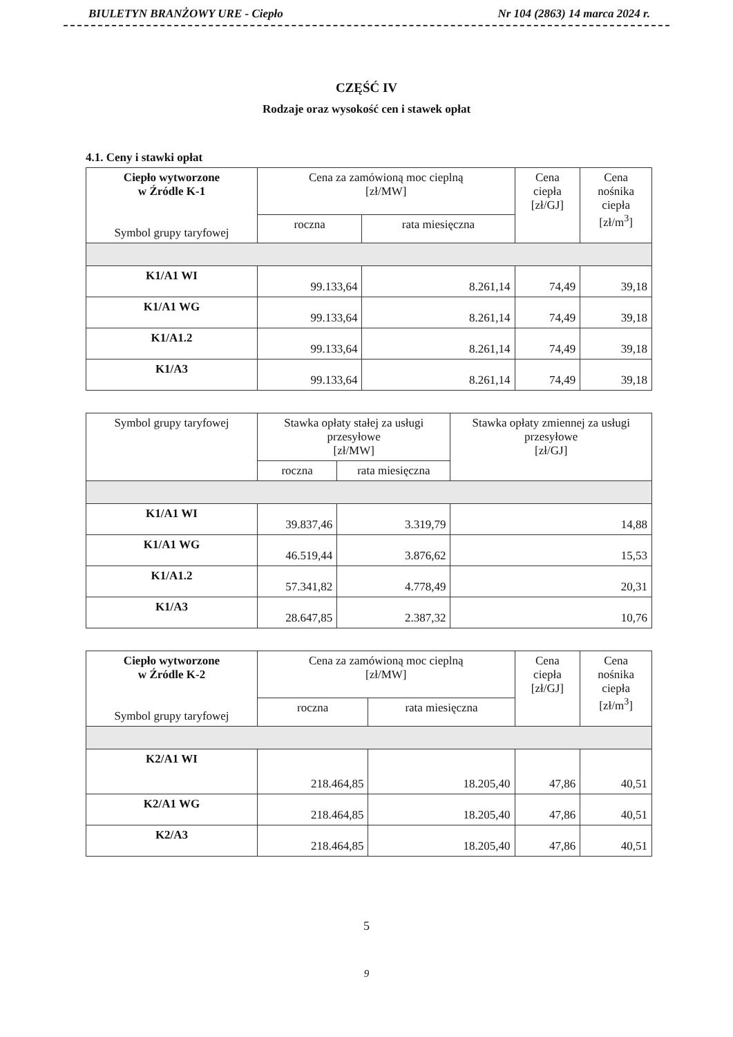BIULETYN BRANŻOWY URE - Ciepło Nr 104 (2863) 14 marca 2024 r.
CZĘŚĆ IV
Rodzaje oraz wysokość cen i stawek opłat
4.1. Ceny i stawki opłat
| Ciepło wytworzone w Źródle K-1 Symbol grupy taryfowej | Cena za zamówioną moc cieplną [zł/MW] | | Cena ciepła [zł/GJ] | Cena nośnika ciepła [zł/m<sup>3</sup>] |
| --- | --- | --- | --- | --- |
| | roczna | rata miesięczna | | |
| K1/A1 WI | 99.133,64 | 8.261,14 | 74,49 | 39,18 |
| K1/A1 WG | 99.133,64 | 8.261,14 | 74,49 | 39,18 |
| K1/A1.2 | 99.133,64 | 8.261,14 | 74,49 | 39,18 |
| K1/A3 | 99.133,64 | 8.261,14 | 74,49 | 39,18 |
| Symbol grupy taryfowej | Stawka opłaty stałej za usługi przesyłowe [zł/MW] | | Stawka opłaty zmiennej za usługi przesyłowe [zł/GJ] |
| --- | --- | --- | --- |
| | roczna | rata miesięczna | |
| K1/A1 WI | 39.837,46 | 3.319,79 | 14,88 |
| K1/A1 WG | 46.519,44 | 3.876,62 | 15,53 |
| K1/A1.2 | 57.341,82 | 4.778,49 | 20,31 |
| K1/A3 | 28.647,85 | 2.387,32 | 10,76 |
| Ciepło wytworzone w Źródle K-2 Symbol grupy taryfowej | Cena za zamówioną moc cieplną [zł/MW] | | Cena ciepła [zł/GJ] | Cena nośnika ciepła [zł/m<sup>3</sup>] |
| --- | --- | --- | --- | --- |
| | roczna | rata miesięczna | | |
| K2/A1 WI | 218.464,85 | 18.205,40 | 47,86 | 40,51 |
| K2/A1 WG | 218.464,85 | 18.205,40 | 47,86 | 40,51 |
| K2/A3 | 218.464,85 | 18.205,40 | 47,86 | 40,51 |
5
9